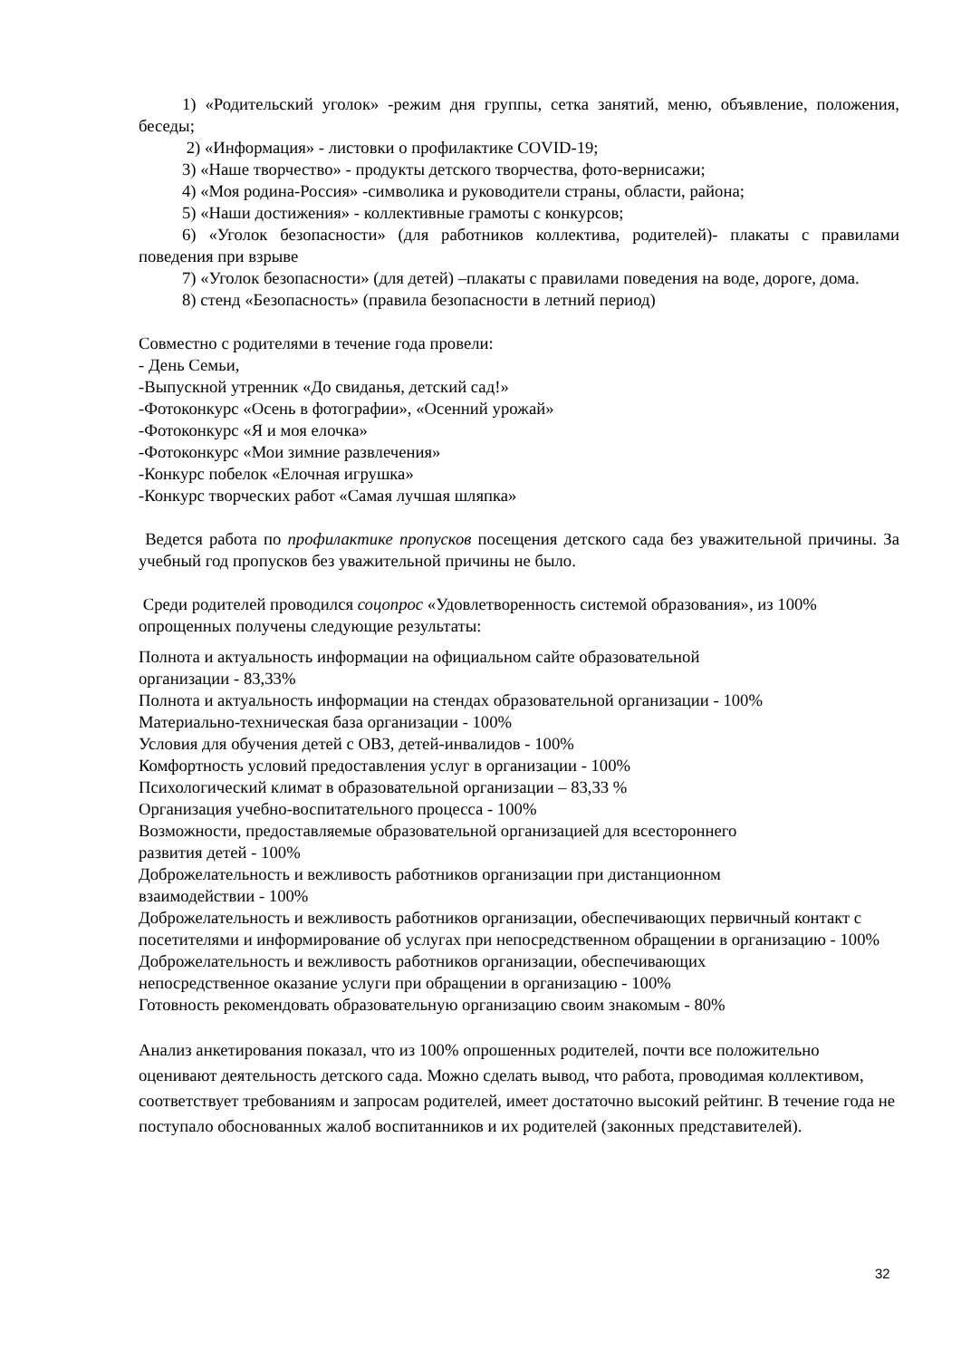1) «Родительский уголок» -режим дня группы, сетка занятий, меню, объявление, положения, беседы;
2) «Информация» - листовки о профилактике COVID-19;
3) «Наше творчество» - продукты детского творчества, фото-вернисажи;
4) «Моя родина-Россия» -символика и руководители страны, области, района;
5) «Наши достижения» - коллективные грамоты с конкурсов;
6) «Уголок безопасности» (для работников коллектива, родителей)- плакаты с правилами поведения при взрыве
7) «Уголок безопасности» (для детей) –плакаты с правилами поведения на воде, дороге, дома.
8) стенд «Безопасность» (правила безопасности в летний период)
Совместно с родителями в течение года провели:
- День Семьи,
-Выпускной утренник «До свиданья, детский сад!»
-Фотоконкурс «Осень в фотографии», «Осенний урожай»
-Фотоконкурс «Я и моя елочка»
-Фотоконкурс «Мои зимние развлечения»
-Конкурс побелок «Елочная игрушка»
-Конкурс творческих работ «Самая лучшая шляпка»
Ведется работа по профилактике пропусков посещения детского сада без уважительной причины. За учебный год пропусков без уважительной причины не было.
Среди родителей проводился соцопрос «Удовлетворенность системой образования», из 100% опрощенных получены следующие результаты:
Полнота и актуальность информации на официальном сайте образовательной
организации - 83,33%
Полнота и актуальность информации на стендах образовательной организации - 100%
Материально-техническая база организации - 100%
Условия для обучения детей с ОВЗ, детей-инвалидов - 100%
Комфортность условий предоставления услуг в организации - 100%
Психологический климат в образовательной организации – 83,33 %
Организация учебно-воспитательного процесса - 100%
Возможности, предоставляемые образовательной организацией для всестороннего
развития детей - 100%
Доброжелательность и вежливость работников организации при дистанционном
взаимодействии - 100%
Доброжелательность и вежливость работников организации, обеспечивающих первичный контакт с посетителями и информирование об услугах при непосредственном обращении в организацию - 100%
Доброжелательность и вежливость работников организации, обеспечивающих
непосредственное оказание услуги при обращении в организацию - 100%
Готовность рекомендовать образовательную организацию своим знакомым - 80%
Анализ анкетирования показал, что из 100% опрошенных родителей, почти все положительно оценивают деятельность детского сада. Можно сделать вывод, что работа, проводимая коллективом, соответствует требованиям и запросам родителей, имеет достаточно высокий рейтинг. В течение года не поступало обоснованных жалоб воспитанников и их родителей (законных представителей).
32